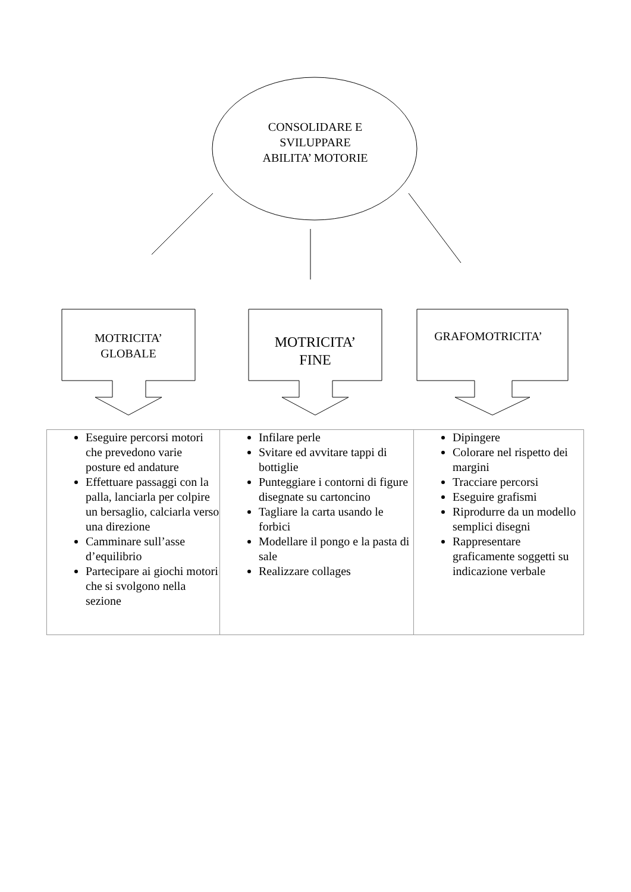CONSOLIDARE E
SVILUPPARE
ABILITA’ MOTORIE
MOTRICITA’
GLOBALE
MOTRICITA’
FINE
GRAFOMOTRICITA’
| Eseguire percorsi motori che prevedono varie posture ed andature Effettuare passaggi con la palla, lanciarla per colpire un bersaglio, calciarla verso una direzione Camminare sull’asse d’equilibrio Partecipare ai giochi motori che si svolgono nella sezione | Infilare perle Svitare ed avvitare tappi di bottiglie Punteggiare i contorni di figure disegnate su cartoncino Tagliare la carta usando le forbici Modellare il pongo e la pasta di sale Realizzare collages | Dipingere Colorare nel rispetto dei margini Tracciare percorsi Eseguire grafismi Riprodurre da un modello semplici disegni Rappresentare graficamente soggetti su indicazione verbale |